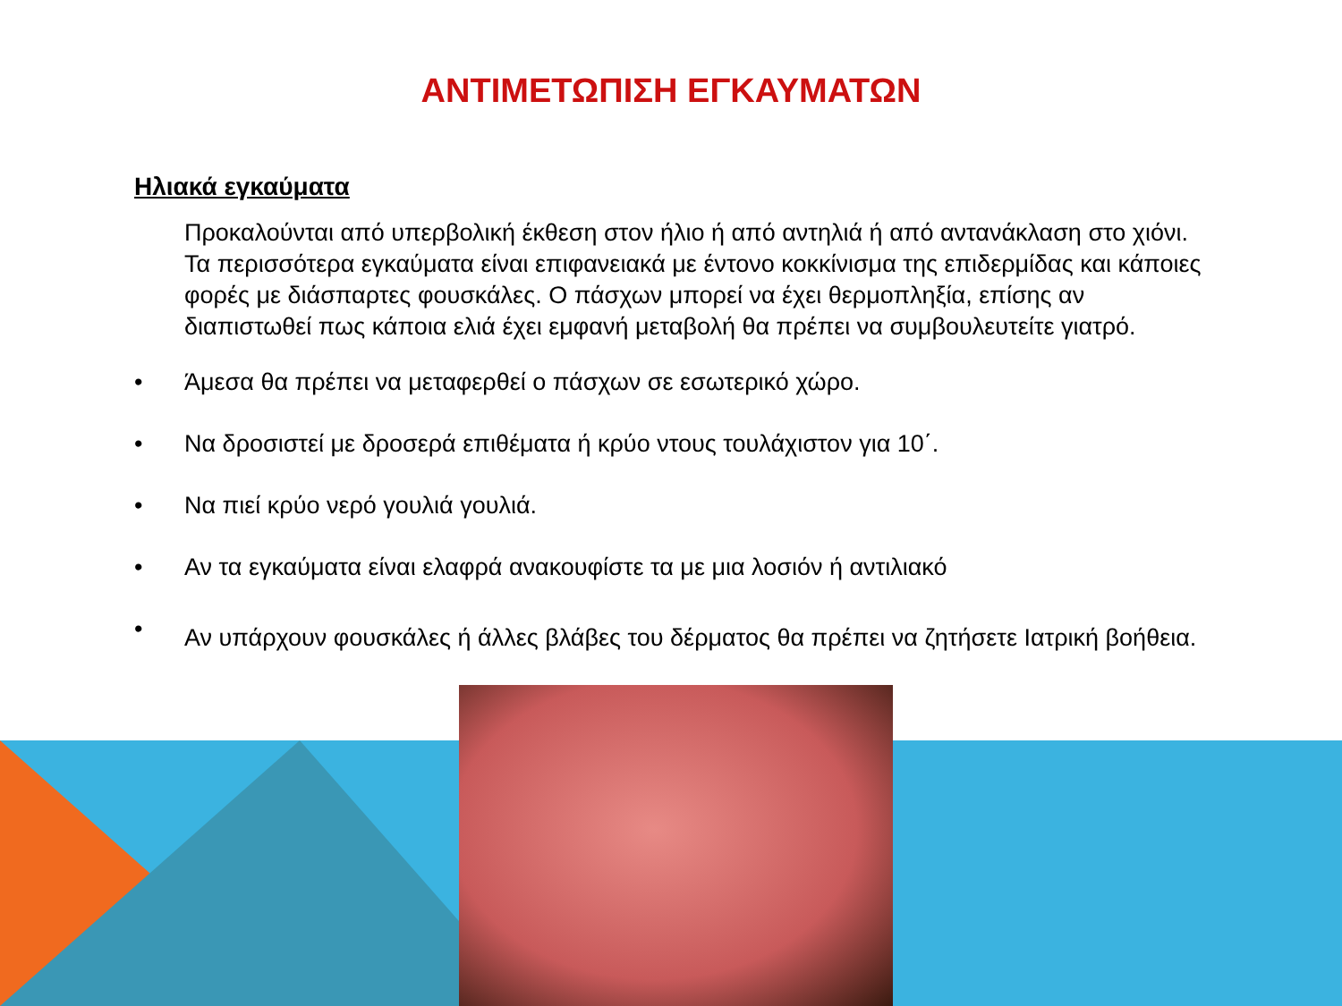ΑΝΤΙΜΕΤΩΠΙΣΗ ΕΓΚΑΥΜΑΤΩΝ
Ηλιακά εγκαύματα
Προκαλούνται από υπερβολική έκθεση στον ήλιο ή από αντηλιά ή από αντανάκλαση στο χιόνι. Τα περισσότερα εγκαύματα είναι επιφανειακά με έντονο κοκκίνισμα της επιδερμίδας και κάποιες φορές με διάσπαρτες φουσκάλες. Ο πάσχων μπορεί να έχει θερμοπληξία, επίσης αν διαπιστωθεί πως κάποια ελιά έχει εμφανή μεταβολή θα πρέπει να συμβουλευτείτε γιατρό.
• Άμεσα θα πρέπει να μεταφερθεί ο πάσχων σε εσωτερικό χώρο.
• Να δροσιστεί με δροσερά επιθέματα ή κρύο ντους τουλάχιστον για 10΄.
• Να πιεί κρύο νερό γουλιά γουλιά.
• Αν τα εγκαύματα είναι ελαφρά ανακουφίστε τα με μια λοσιόν ή αντιλιακό
• Αν υπάρχουν φουσκάλες ή άλλες βλάβες του δέρματος θα πρέπει να ζητήσετε Ιατρική βοήθεια.